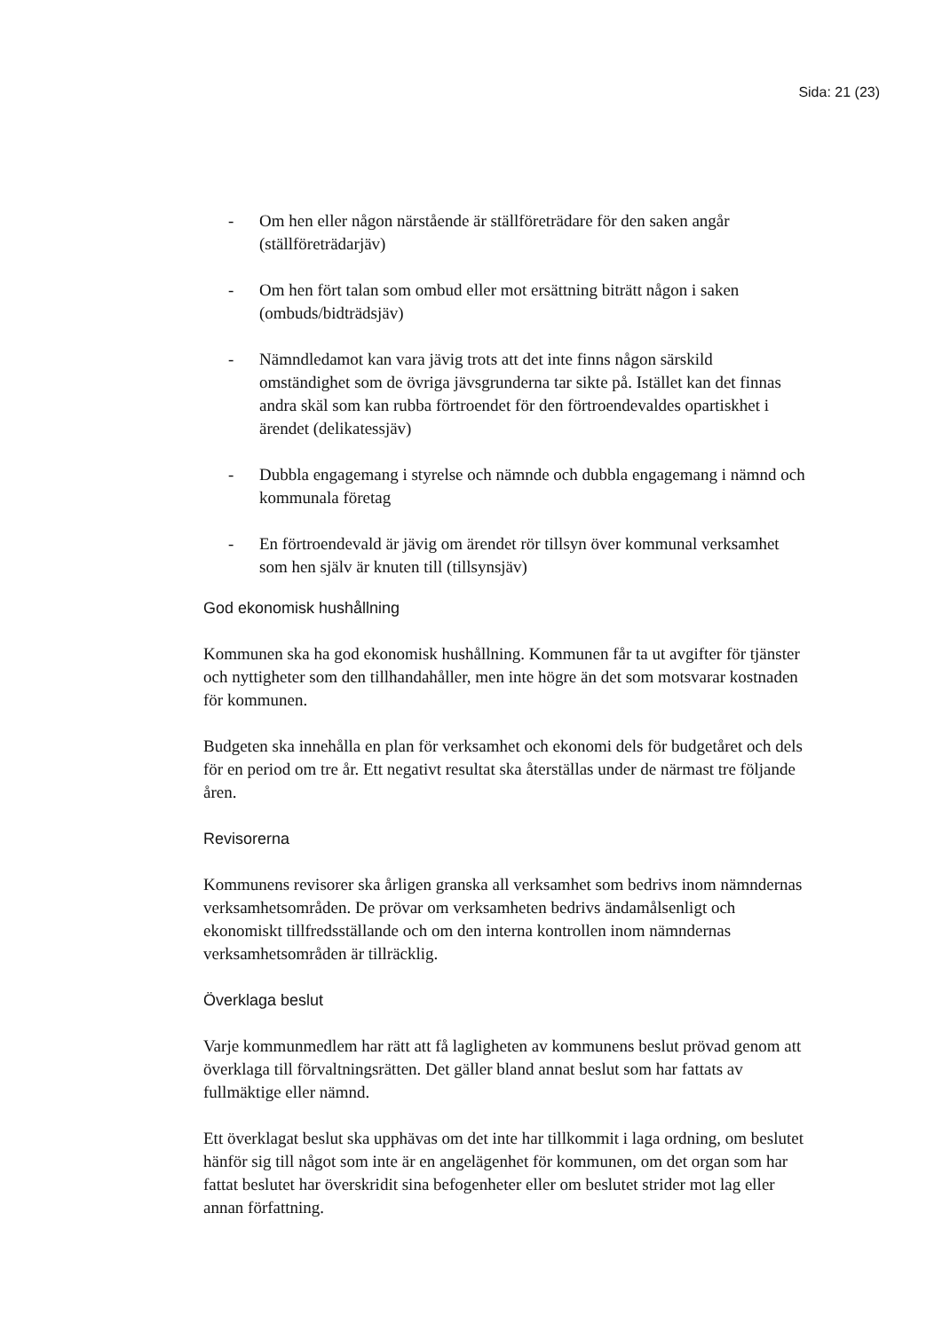Sida: 21 (23)
- Om hen eller någon närstående är ställföreträdare för den saken angår (ställföreträdarjäv)
- Om hen fört talan som ombud eller mot ersättning biträtt någon i saken (ombuds/bidträdsjäv)
- Nämndledamot kan vara jävig trots att det inte finns någon särskild omständighet som de övriga jävsgrunderna tar sikte på. Istället kan det finnas andra skäl som kan rubba förtroendet för den förtroendevaldes opartiskhet i ärendet (delikatessjäv)
- Dubbla engagemang i styrelse och nämnde och dubbla engagemang i nämnd och kommunala företag
- En förtroendevald är jävig om ärendet rör tillsyn över kommunal verksamhet som hen själv är knuten till (tillsynsjäv)
God ekonomisk hushållning
Kommunen ska ha god ekonomisk hushållning. Kommunen får ta ut avgifter för tjänster och nyttigheter som den tillhandahåller, men inte högre än det som motsvarar kostnaden för kommunen.
Budgeten ska innehålla en plan för verksamhet och ekonomi dels för budgetåret och dels för en period om tre år. Ett negativt resultat ska återställas under de närmast tre följande åren.
Revisorerna
Kommunens revisorer ska årligen granska all verksamhet som bedrivs inom nämndernas verksamhetsområden. De prövar om verksamheten bedrivs ändamålsenligt och ekonomiskt tillfredsställande och om den interna kontrollen inom nämndernas verksamhetsområden är tillräcklig.
Överklaga beslut
Varje kommunmedlem har rätt att få lagligheten av kommunens beslut prövad genom att överklaga till förvaltningsrätten. Det gäller bland annat beslut som har fattats av fullmäktige eller nämnd.
Ett överklagat beslut ska upphävas om det inte har tillkommit i laga ordning, om beslutet hänför sig till något som inte är en angelägenhet för kommunen, om det organ som har fattat beslutet har överskridit sina befogenheter eller om beslutet strider mot lag eller annan författning.